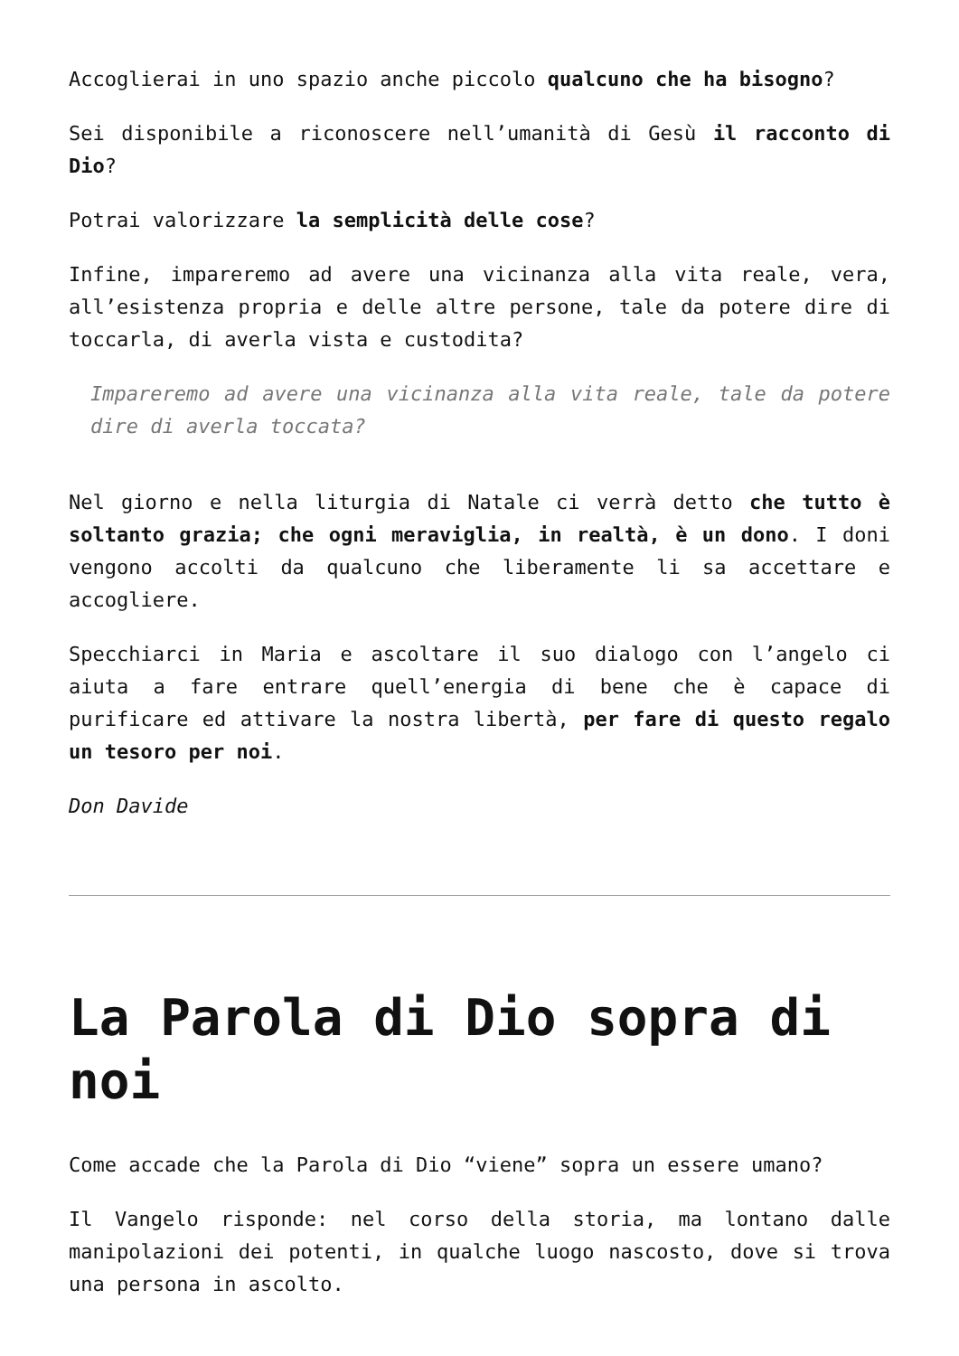Accoglierai in uno spazio anche piccolo qualcuno che ha bisogno?
Sei disponibile a riconoscere nell’umanità di Gesù il racconto di Dio?
Potrai valorizzare la semplicità delle cose?
Infine, impareremo ad avere una vicinanza alla vita reale, vera, all’esistenza propria e delle altre persone, tale da potere dire di toccarla, di averla vista e custodita?
Impareremo ad avere una vicinanza alla vita reale, tale da potere dire di averla toccata?
Nel giorno e nella liturgia di Natale ci verrà detto che tutto è soltanto grazia; che ogni meraviglia, in realtà, è un dono. I doni vengono accolti da qualcuno che liberamente li sa accettare e accogliere.
Specchiarci in Maria e ascoltare il suo dialogo con l’angelo ci aiuta a fare entrare quell’energia di bene che è capace di purificare ed attivare la nostra libertà, per fare di questo regalo un tesoro per noi.
Don Davide
La Parola di Dio sopra di noi
Come accade che la Parola di Dio “viene” sopra un essere umano?
Il Vangelo risponde: nel corso della storia, ma lontano dalle manipolazioni dei potenti, in qualche luogo nascosto, dove si trova una persona in ascolto.